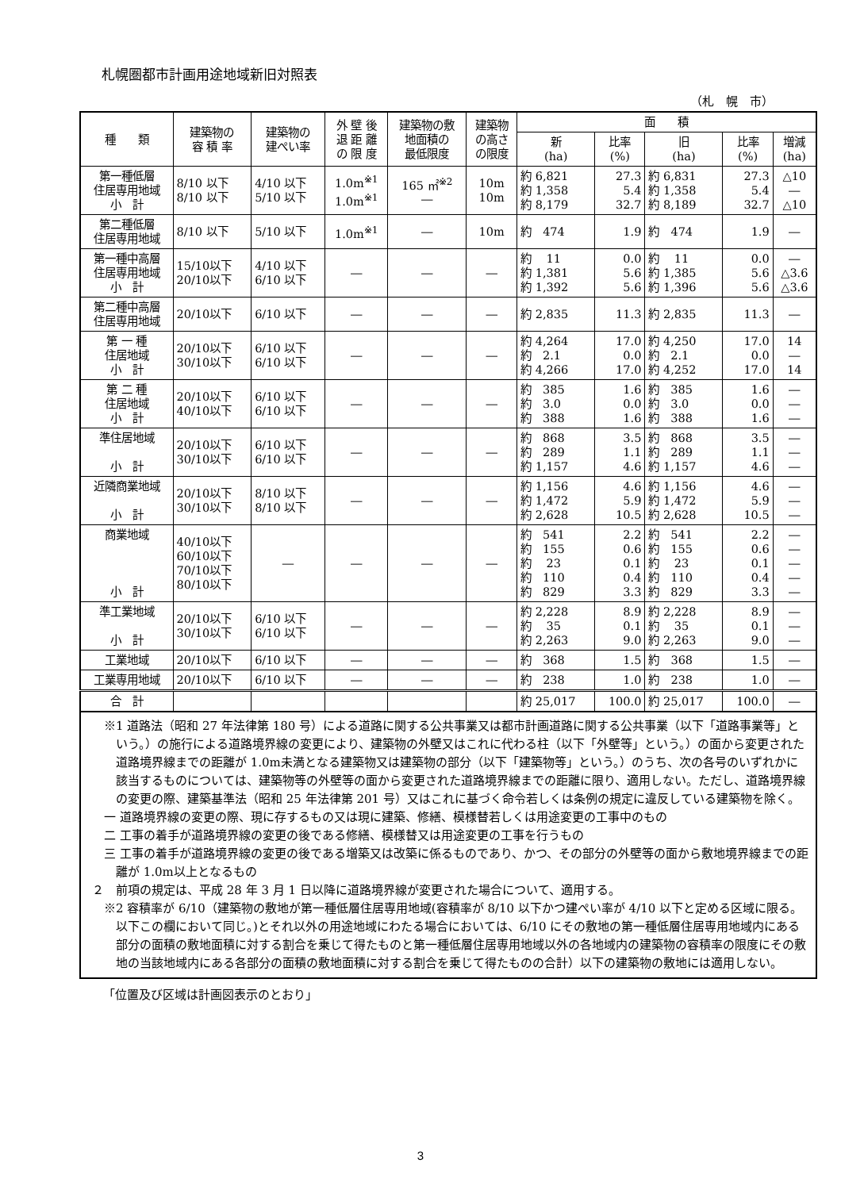札幌圏都市計画用途地域新旧対照表
（札　幌　市）
| 種 類 | 建築物の 容 積 率 | 建築物の 建ぺい率 | 外 壁 後 退 距 離 の 限 度 | 建築物の敷 地面積の 最低限度 | 建築物 の高さ の限度 | 面 積 | | | | |
| --- | --- | --- | --- | --- | --- | --- | --- | --- | --- | --- |
| | | | | | | 新 (ha) | 比率 (%) | 旧 (ha) | 比率 (%) | 増減 (ha) |
| 第一種低層 住居専用地域 小 計 | 8/10 以下 8/10 以下 | 4/10 以下 5/10 以下 | 1.0m<sup>※1</sup> 1.0m<sup>※1</sup> | 165 ㎡<sup>※2</sup> ― | 10m 10m | 約 6,821 約 1,358 約 8,179 | 27.3 5.4 32.7 | 約 6,831 約 1,358 約 8,189 | 27.3 5.4 32.7 | △10 ― △10 |
| 第二種低層 住居専用地域 | 8/10 以下 | 5/10 以下 | 1.0m<sup>※1</sup> | ― | 10m | 約 474 | 1.9 | 約 474 | 1.9 | ― |
| 第一種中高層 住居専用地域 小 計 | 15/10以下 20/10以下 | 4/10 以下 6/10 以下 | ― | ― | ― | 約 11 約 1,381 約 1,392 | 0.0 5.6 5.6 | 約 11 約 1,385 約 1,396 | 0.0 5.6 5.6 | ― △3.6 △3.6 |
| 第二種中高層 住居専用地域 | 20/10以下 | 6/10 以下 | ― | ― | ― | 約 2,835 | 11.3 | 約 2,835 | 11.3 | ― |
| 第 一 種 住居地域 小 計 | 20/10以下 30/10以下 | 6/10 以下 6/10 以下 | ― | ― | ― | 約 4,264 約 2.1 約 4,266 | 17.0 0.0 17.0 | 約 4,250 約 2.1 約 4,252 | 17.0 0.0 17.0 | 14 ― 14 |
| 第 二 種 住居地域 小 計 | 20/10以下 40/10以下 | 6/10 以下 6/10 以下 | ― | ― | ― | 約 385 約 3.0 約 388 | 1.6 0.0 1.6 | 約 385 約 3.0 約 388 | 1.6 0.0 1.6 | ― ― ― |
| 準住居地域 小 計 | 20/10以下 30/10以下 | 6/10 以下 6/10 以下 | ― | ― | ― | 約 868 約 289 約 1,157 | 3.5 1.1 4.6 | 約 868 約 289 約 1,157 | 3.5 1.1 4.6 | ― ― ― |
| 近隣商業地域 小 計 | 20/10以下 30/10以下 | 8/10 以下 8/10 以下 | ― | ― | ― | 約 1,156 約 1,472 約 2,628 | 4.6 5.9 10.5 | 約 1,156 約 1,472 約 2,628 | 4.6 5.9 10.5 | ― ― ― |
| 商業地域 小 計 | 40/10以下 60/10以下 70/10以下 80/10以下 | ― | ― | ― | ― | 約 541 約 155 約 23 約 110 約 829 | 2.2 0.6 0.1 0.4 3.3 | 約 541 約 155 約 23 約 110 約 829 | 2.2 0.6 0.1 0.4 3.3 | ― ― ― ― ― |
| 準工業地域 小 計 | 20/10以下 30/10以下 | 6/10 以下 6/10 以下 | ― | ― | ― | 約 2,228 約 35 約 2,263 | 8.9 0.1 9.0 | 約 2,228 約 35 約 2,263 | 8.9 0.1 9.0 | ― ― ― |
| 工業地域 | 20/10以下 | 6/10 以下 | ― | ― | ― | 約 368 | 1.5 | 約 368 | 1.5 | ― |
| 工業専用地域 | 20/10以下 | 6/10 以下 | ― | ― | ― | 約 238 | 1.0 | 約 238 | 1.0 | ― |
| 合 計 | | | | | | 約 25,017 | 100.0 | 約 25,017 | 100.0 | ― |
※1 道路法（昭和 27 年法律第 180 号）による道路に関する公共事業又は都市計画道路に関する公共事業（以下「道路事業等」という。）の施行による道路境界線の変更により、建築物の外壁又はこれに代わる柱（以下「外壁等」という。）の面から変更された道路境界線までの距離が 1.0m未満となる建築物又は建築物の部分（以下「建築物等」という。）のうち、次の各号のいずれかに該当するものについては、建築物等の外壁等の面から変更された道路境界線までの距離に限り、適用しない。ただし、道路境界線の変更の際、建築基準法（昭和 25 年法律第 201 号）又はこれに基づく命令若しくは条例の規定に違反している建築物を除く。
一 道路境界線の変更の際、現に存するもの又は現に建築、修繕、模様替若しくは用途変更の工事中のもの
二 工事の着手が道路境界線の変更の後である修繕、模様替又は用途変更の工事を行うもの
三 工事の着手が道路境界線の変更の後である増築又は改築に係るものであり、かつ、その部分の外壁等の面から敷地境界線までの距離が 1.0m以上となるもの
２　前項の規定は、平成 28 年 3 月 1 日以降に道路境界線が変更された場合について、適用する。
※2 容積率が 6/10（建築物の敷地が第一種低層住居専用地域(容積率が 8/10 以下かつ建ぺい率が 4/10 以下と定める区域に限る。以下この欄において同じ。)とそれ以外の用途地域にわたる場合においては、6/10 にその敷地の第一種低層住居専用地域内にある部分の面積の敷地面積に対する割合を乗じて得たものと第一種低層住居専用地域以外の各地域内の建築物の容積率の限度にその敷地の当該地域内にある各部分の面積の敷地面積に対する割合を乗じて得たものの合計）以下の建築物の敷地には適用しない。
「位置及び区域は計画図表示のとおり」
3